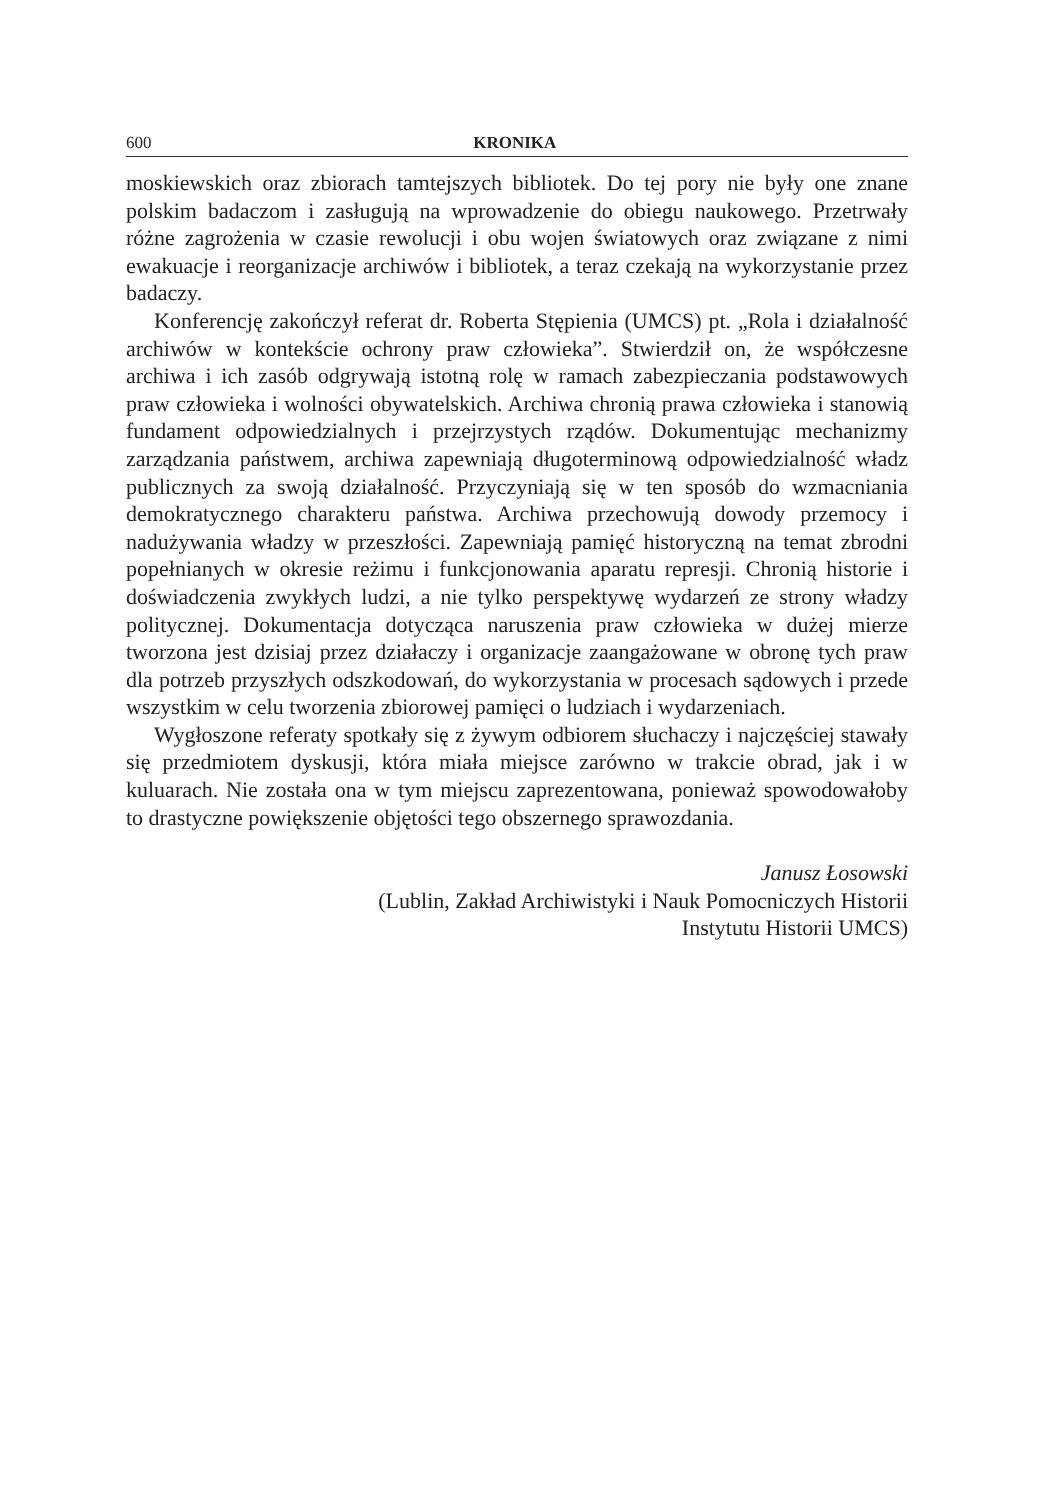600 KRONIKA
moskiewskich oraz zbiorach tamtejszych bibliotek. Do tej pory nie były one znane polskim badaczom i zasługują na wprowadzenie do obiegu naukowego. Przetrwały różne zagrożenia w czasie rewolucji i obu wojen światowych oraz związane z nimi ewakuacje i reorganizacje archiwów i bibliotek, a teraz czekają na wykorzystanie przez badaczy.
Konferencję zakończył referat dr. Roberta Stępienia (UMCS) pt. „Rola i działalność archiwów w kontekście ochrony praw człowieka”. Stwierdził on, że współczesne archiwa i ich zasób odgrywają istotną rolę w ramach zabezpieczania podstawowych praw człowieka i wolności obywatelskich. Archiwa chronią prawa człowieka i stanowią fundament odpowiedzialnych i przejrzystych rządów. Dokumentując mechanizmy zarządzania państwem, archiwa zapewniają długoterminową odpowiedzialność władz publicznych za swoją działalność. Przyczyniają się w ten sposób do wzmacniania demokratycznego charakteru państwa. Archiwa przechowują dowody przemocy i nadużywania władzy w przeszłości. Zapewniają pamięć historyczną na temat zbrodni popełnianych w okresie reżimu i funkcjonowania aparatu represji. Chronią historie i doświadczenia zwykłych ludzi, a nie tylko perspektywę wydarzeń ze strony władzy politycznej. Dokumentacja dotycząca naruszenia praw człowieka w dużej mierze tworzona jest dzisiaj przez działaczy i organizacje zaangażowane w obronę tych praw dla potrzeb przyszłych odszkodowań, do wykorzystania w procesach sądowych i przede wszystkim w celu tworzenia zbiorowej pamięci o ludziach i wydarzeniach.
Wygłoszone referaty spotkały się z żywym odbiorem słuchaczy i najczęściej stawały się przedmiotem dyskusji, która miała miejsce zarówno w trakcie obrad, jak i w kuluarach. Nie została ona w tym miejscu zaprezentowana, ponieważ spowodowałoby to drastyczne powiększenie objętości tego obszernego sprawozdania.
Janusz Łosowski
(Lublin, Zakład Archiwistyki i Nauk Pomocniczych Historii
Instytutu Historii UMCS)